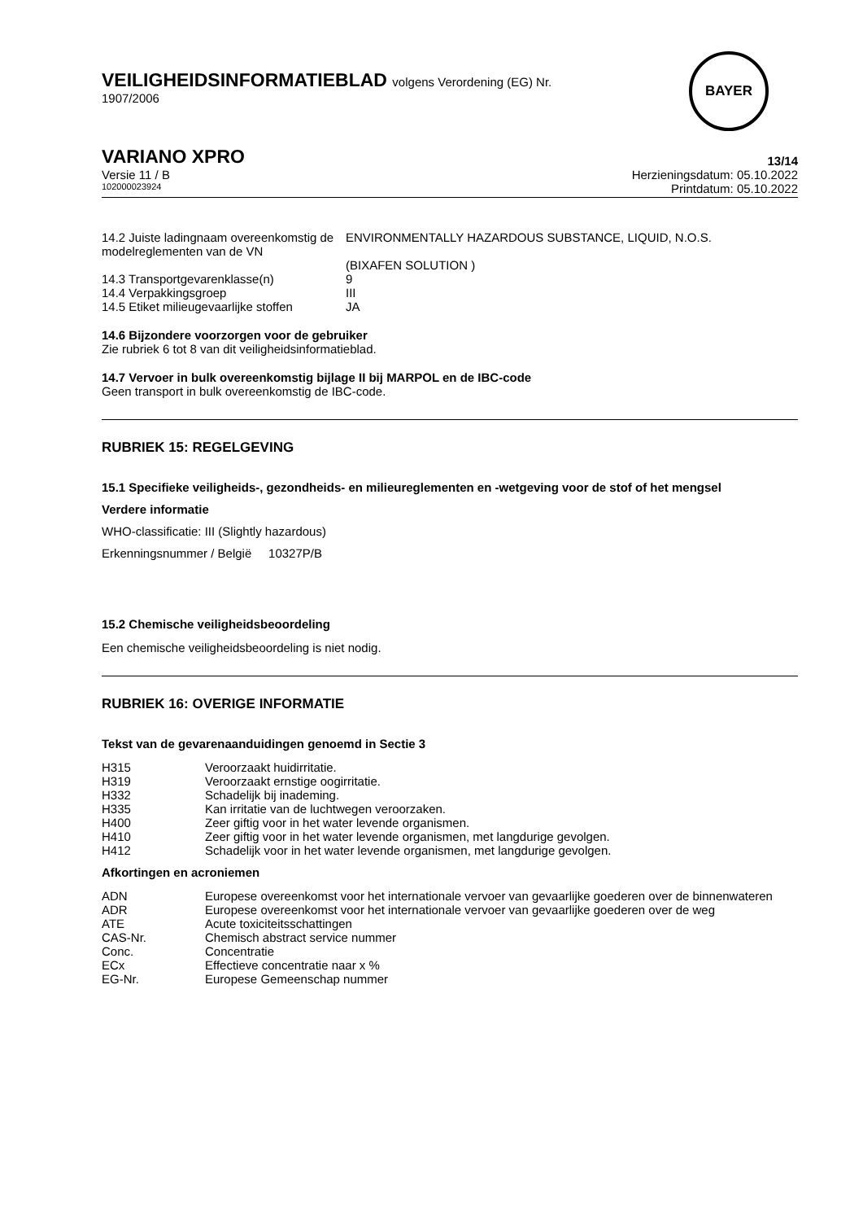VEILIGHEIDSINFORMATIEBLAD volgens Verordening (EG) Nr.
1907/2006
BAYER
VARIANO XPRO
Versie 11 / B
102000023924
13/14
Herzieningsdatum: 05.10.2022
Printdatum: 05.10.2022
| 14.2 Juiste ladingnaam overeenkomstig de modelreglementen van de VN | ENVIRONMENTALLY HAZARDOUS SUBSTANCE, LIQUID, N.O.S. (BIXAFEN SOLUTION ) |
| 14.3 Transportgevarenklasse(n) | 9 |
| 14.4 Verpakkingsgroep | III |
| 14.5 Etiket milieugevaarlijke stoffen | JA |
14.6 Bijzondere voorzorgen voor de gebruiker
Zie rubriek 6 tot 8 van dit veiligheidsinformatieblad.
14.7 Vervoer in bulk overeenkomstig bijlage II bij MARPOL en de IBC-code
Geen transport in bulk overeenkomstig de IBC-code.
RUBRIEK 15: REGELGEVING
15.1 Specifieke veiligheids-, gezondheids- en milieureglementen en -wetgeving voor de stof of het mengsel
Verdere informatie
WHO-classificatie: III (Slightly hazardous)
Erkenningsnummer / België 10327P/B
15.2 Chemische veiligheidsbeoordeling
Een chemische veiligheidsbeoordeling is niet nodig.
RUBRIEK 16: OVERIGE INFORMATIE
Tekst van de gevarenaanduidingen genoemd in Sectie 3
| H315 | Veroorzaakt huidirritatie. |
| H319 | Veroorzaakt ernstige oogirritatie. |
| H332 | Schadelijk bij inademing. |
| H335 | Kan irritatie van de luchtwegen veroorzaken. |
| H400 | Zeer giftig voor in het water levende organismen. |
| H410 | Zeer giftig voor in het water levende organismen, met langdurige gevolgen. |
| H412 | Schadelijk voor in het water levende organismen, met langdurige gevolgen. |
Afkortingen en acroniemen
| ADN | Europese overeenkomst voor het internationale vervoer van gevaarlijke goederen over de binnenwateren |
| ADR | Europese overeenkomst voor het internationale vervoer van gevaarlijke goederen over de weg |
| ATE | Acute toxiciteitsschattingen |
| CAS-Nr. | Chemisch abstract service nummer |
| Conc. | Concentratie |
| ECx | Effectieve concentratie naar x % |
| EG-Nr. | Europese Gemeenschap nummer |